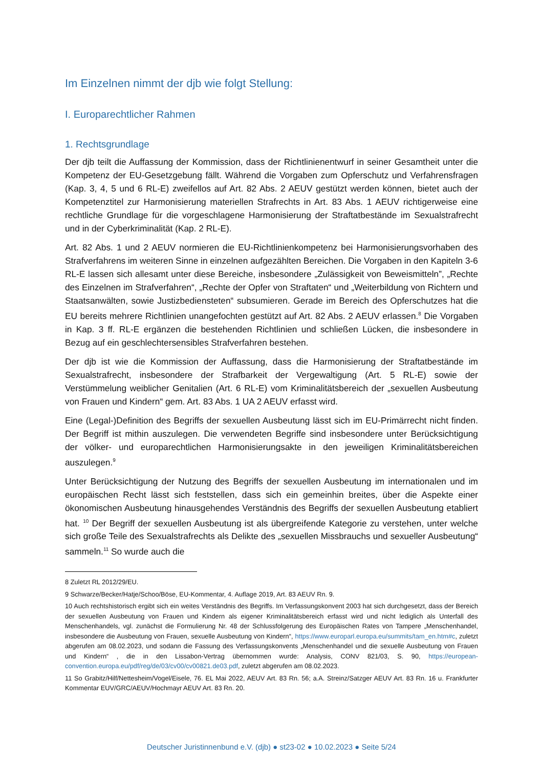Im Einzelnen nimmt der djb wie folgt Stellung:
I. Europarechtlicher Rahmen
1. Rechtsgrundlage
Der djb teilt die Auffassung der Kommission, dass der Richtlinienentwurf in seiner Gesamtheit unter die Kompetenz der EU-Gesetzgebung fällt. Während die Vorgaben zum Opferschutz und Verfahrensfragen (Kap. 3, 4, 5 und 6 RL-E) zweifellos auf Art. 82 Abs. 2 AEUV gestützt werden können, bietet auch der Kompetenztitel zur Harmonisierung materiellen Strafrechts in Art. 83 Abs. 1 AEUV richtigerweise eine rechtliche Grundlage für die vorgeschlagene Harmonisierung der Straftatbestände im Sexualstrafrecht und in der Cyberkriminalität (Kap. 2 RL-E).
Art. 82 Abs. 1 und 2 AEUV normieren die EU-Richtlinienkompetenz bei Harmonisierungsvorhaben des Strafverfahrens im weiteren Sinne in einzelnen aufgezählten Bereichen. Die Vorgaben in den Kapiteln 3-6 RL-E lassen sich allesamt unter diese Bereiche, insbesondere „Zulässigkeit von Beweismitteln”, „Rechte des Einzelnen im Strafverfahren“, „Rechte der Opfer von Straftaten“ und „Weiterbildung von Richtern und Staatsanwälten, sowie Justizbediensteten“ subsumieren. Gerade im Bereich des Opferschutzes hat die EU bereits mehrere Richtlinien unangefochten gestützt auf Art. 82 Abs. 2 AEUV erlassen.<sup>8</sup> Die Vorgaben in Kap. 3 ff. RL-E ergänzen die bestehenden Richtlinien und schließen Lücken, die insbesondere in Bezug auf ein geschlechtersensibles Strafverfahren bestehen.
Der djb ist wie die Kommission der Auffassung, dass die Harmonisierung der Straftatbestände im Sexualstrafrecht, insbesondere der Strafbarkeit der Vergewaltigung (Art. 5 RL-E) sowie der Verstümmelung weiblicher Genitalien (Art. 6 RL-E) vom Kriminalitätsbereich der „sexuellen Ausbeutung von Frauen und Kindern“ gem. Art. 83 Abs. 1 UA 2 AEUV erfasst wird.
Eine (Legal-)Definition des Begriffs der sexuellen Ausbeutung lässt sich im EU-Primärrecht nicht finden. Der Begriff ist mithin auszulegen. Die verwendeten Begriffe sind insbesondere unter Berücksichtigung der völker- und europarechtlichen Harmonisierungsakte in den jeweiligen Kriminalitätsbereichen auszulegen.<sup>9</sup>
Unter Berücksichtigung der Nutzung des Begriffs der sexuellen Ausbeutung im internationalen und im europäischen Recht lässt sich feststellen, dass sich ein gemeinhin breites, über die Aspekte einer ökonomischen Ausbeutung hinausgehendes Verständnis des Begriffs der sexuellen Ausbeutung etabliert hat. <sup>10</sup> Der Begriff der sexuellen Ausbeutung ist als übergreifende Kategorie zu verstehen, unter welche sich große Teile des Sexualstrafrechts als Delikte des „sexuellen Missbrauchs und sexueller Ausbeutung“ sammeln.<sup>11</sup> So wurde auch die
8 Zuletzt RL 2012/29/EU.
9 Schwarze/Becker/Hatje/Schoo/Böse, EU-Kommentar, 4. Auflage 2019, Art. 83 AEUV Rn. 9.
10 Auch rechtshistorisch ergibt sich ein weites Verständnis des Begriffs. Im Verfassungskonvent 2003 hat sich durchgesetzt, dass der Bereich der sexuellen Ausbeutung von Frauen und Kindern als eigener Kriminalitätsbereich erfasst wird und nicht lediglich als Unterfall des Menschenhandels, vgl. zunächst die Formulierung Nr. 48 der Schlussfolgerung des Europäischen Rates von Tampere „Menschenhandel, insbesondere die Ausbeutung von Frauen, sexuelle Ausbeutung von Kindern“, https://www.europarl.europa.eu/summits/tam_en.htm#c, zuletzt abgerufen am 08.02.2023, und sodann die Fassung des Verfassungskonvents „Menschenhandel und die sexuelle Ausbeutung von Frauen und Kindern“ , die in den Lissabon-Vertrag übernommen wurde: Analysis, CONV 821/03, S. 90, https://european-convention.europa.eu/pdf/reg/de/03/cv00/cv00821.de03.pdf, zuletzt abgerufen am 08.02.2023.
11 So Grabitz/Hilf/Nettesheim/Vogel/Eisele, 76. EL Mai 2022, AEUV Art. 83 Rn. 56; a.A. Streinz/Satzger AEUV Art. 83 Rn. 16 u. Frankfurter Kommentar EUV/GRC/AEUV/Hochmayr AEUV Art. 83 Rn. 20.
Deutscher Juristinnenbund e.V. (djb) ● st23-02 ● 10.02.2023 ● Seite 5/24